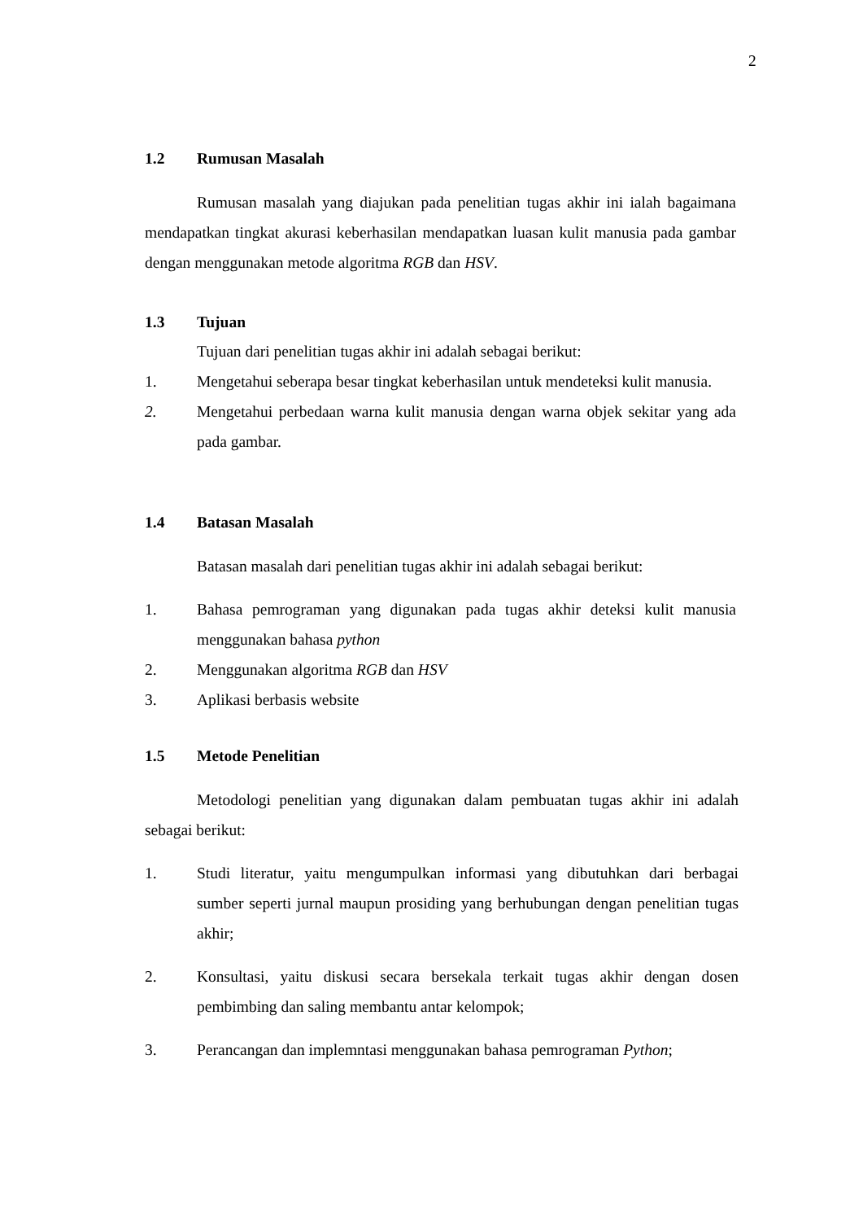2
1.2 Rumusan Masalah
Rumusan masalah yang diajukan pada penelitian tugas akhir ini ialah bagaimana mendapatkan tingkat akurasi keberhasilan mendapatkan luasan kulit manusia pada gambar dengan menggunakan metode algoritma RGB dan HSV.
1.3 Tujuan
Tujuan dari penelitian tugas akhir ini adalah sebagai berikut:
1. Mengetahui seberapa besar tingkat keberhasilan untuk mendeteksi kulit manusia.
2. Mengetahui perbedaan warna kulit manusia dengan warna objek sekitar yang ada pada gambar.
1.4 Batasan Masalah
Batasan masalah dari penelitian tugas akhir ini adalah sebagai berikut:
1. Bahasa pemrograman yang digunakan pada tugas akhir deteksi kulit manusia menggunakan bahasa python
2. Menggunakan algoritma RGB dan HSV
3. Aplikasi berbasis website
1.5 Metode Penelitian
Metodologi penelitian yang digunakan dalam pembuatan tugas akhir ini adalah sebagai berikut:
1. Studi literatur, yaitu mengumpulkan informasi yang dibutuhkan dari berbagai sumber seperti jurnal maupun prosiding yang berhubungan dengan penelitian tugas akhir;
2. Konsultasi, yaitu diskusi secara bersekala terkait tugas akhir dengan dosen pembimbing dan saling membantu antar kelompok;
3. Perancangan dan implemntasi menggunakan bahasa pemrograman Python;